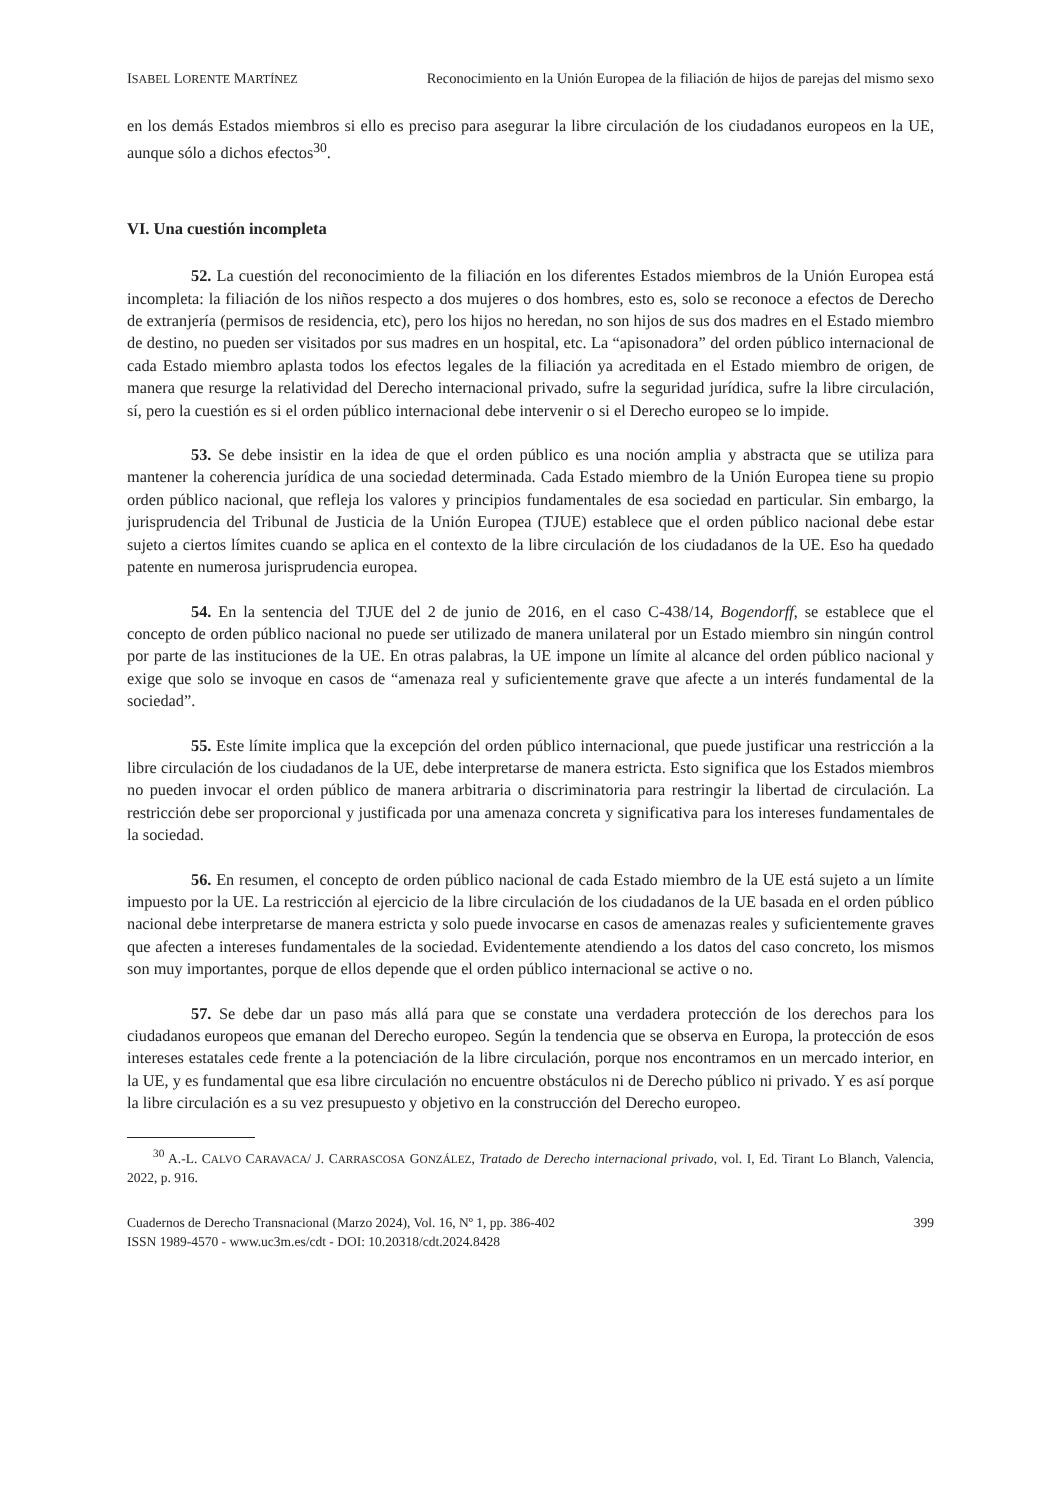ISABEL LORENTE MARTÍNEZ Reconocimiento en la Unión Europea de la filiación de hijos de parejas del mismo sexo
en los demás Estados miembros si ello es preciso para asegurar la libre circulación de los ciudadanos europeos en la UE, aunque sólo a dichos efectos<sup>30</sup>.
VI. Una cuestión incompleta
52. La cuestión del reconocimiento de la filiación en los diferentes Estados miembros de la Unión Europea está incompleta: la filiación de los niños respecto a dos mujeres o dos hombres, esto es, solo se reconoce a efectos de Derecho de extranjería (permisos de residencia, etc), pero los hijos no heredan, no son hijos de sus dos madres en el Estado miembro de destino, no pueden ser visitados por sus madres en un hospital, etc. La “apisonadora” del orden público internacional de cada Estado miembro aplasta todos los efectos legales de la filiación ya acreditada en el Estado miembro de origen, de manera que resurge la relatividad del Derecho internacional privado, sufre la seguridad jurídica, sufre la libre circulación, sí, pero la cuestión es si el orden público internacional debe intervenir o si el Derecho europeo se lo impide.
53. Se debe insistir en la idea de que el orden público es una noción amplia y abstracta que se utiliza para mantener la coherencia jurídica de una sociedad determinada. Cada Estado miembro de la Unión Europea tiene su propio orden público nacional, que refleja los valores y principios fundamentales de esa sociedad en particular. Sin embargo, la jurisprudencia del Tribunal de Justicia de la Unión Europea (TJUE) establece que el orden público nacional debe estar sujeto a ciertos límites cuando se aplica en el contexto de la libre circulación de los ciudadanos de la UE. Eso ha quedado patente en numerosa jurisprudencia europea.
54. En la sentencia del TJUE del 2 de junio de 2016, en el caso C-438/14, Bogendorff, se establece que el concepto de orden público nacional no puede ser utilizado de manera unilateral por un Estado miembro sin ningún control por parte de las instituciones de la UE. En otras palabras, la UE impone un límite al alcance del orden público nacional y exige que solo se invoque en casos de “amenaza real y suficientemente grave que afecte a un interés fundamental de la sociedad”.
55. Este límite implica que la excepción del orden público internacional, que puede justificar una restricción a la libre circulación de los ciudadanos de la UE, debe interpretarse de manera estricta. Esto significa que los Estados miembros no pueden invocar el orden público de manera arbitraria o discriminatoria para restringir la libertad de circulación. La restricción debe ser proporcional y justificada por una amenaza concreta y significativa para los intereses fundamentales de la sociedad.
56. En resumen, el concepto de orden público nacional de cada Estado miembro de la UE está sujeto a un límite impuesto por la UE. La restricción al ejercicio de la libre circulación de los ciudadanos de la UE basada en el orden público nacional debe interpretarse de manera estricta y solo puede invocarse en casos de amenazas reales y suficientemente graves que afecten a intereses fundamentales de la sociedad. Evidentemente atendiendo a los datos del caso concreto, los mismos son muy importantes, porque de ellos depende que el orden público internacional se active o no.
57. Se debe dar un paso más allá para que se constate una verdadera protección de los derechos para los ciudadanos europeos que emanan del Derecho europeo. Según la tendencia que se observa en Europa, la protección de esos intereses estatales cede frente a la potenciación de la libre circulación, porque nos encontramos en un mercado interior, en la UE, y es fundamental que esa libre circulación no encuentre obstáculos ni de Derecho público ni privado. Y es así porque la libre circulación es a su vez presupuesto y objetivo en la construcción del Derecho europeo.
<sup>30</sup> A.-L. CALVO CARAVACA/ J. CARRASCOSA GONZÁLEZ, Tratado de Derecho internacional privado, vol. I, Ed. Tirant Lo Blanch, Valencia, 2022, p. 916.
Cuadernos de Derecho Transnacional (Marzo 2024), Vol. 16, Nº 1, pp. 386-402
ISSN 1989-4570 - www.uc3m.es/cdt - DOI: 10.20318/cdt.2024.8428
399